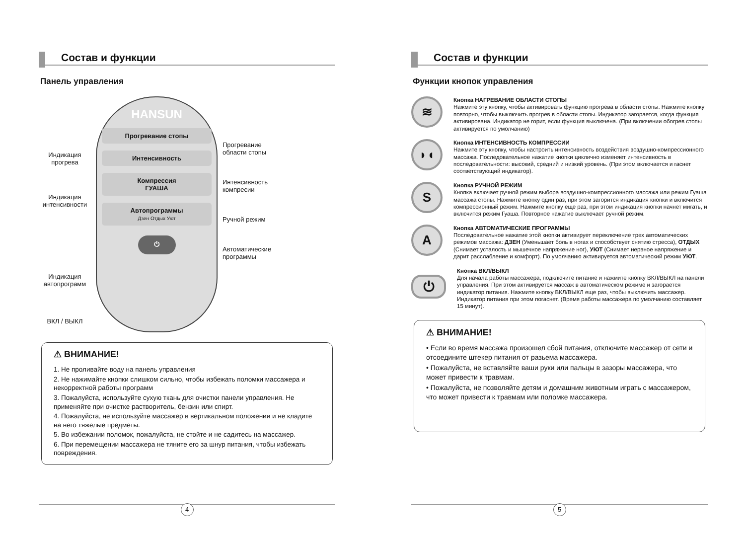Состав и функции
Панель управления
Индикация прогрева
Индикация интенсивности
Индикация автопрограмм
ВКЛ / ВЫКЛ
HANSUN
Прогревание стопы
Интенсивность
Компрессия
ГУАША
Автопрограммы
Дзен Отдых Уют
⏻
Прогревание области стопы
Интенсивность компресии
Ручной режим
Автоматические программы
⚠ ВНИМАНИЕ!
1. Не проливайте воду на панель управления
2. Не нажимайте кнопки слишком сильно, чтобы избежать поломки массажера и некорректной работы программ
3. Пожалуйста, используйте сухую ткань для очистки панели управления. Не применяйте при очистке растворитель, бензин или спирт.
4. Пожалуйста, не используйте массажер в вертикальном положении и не кладите на него тяжелые предметы.
5. Во избежании поломок, пожалуйста, не стойте и не садитесь на массажер.
6. При перемещении массажера не тяните его за шнур питания, чтобы избежать повреждения.
4
Состав и функции
Функции кнопок управления
≋
Кнопка НАГРЕВАНИЕ ОБЛАСТИ СТОПЫ
Нажмите эту кнопку, чтобы активировать функцию прогрева в области стопы. Нажмите кнопку повторно, чтобы выключить прогрев в области стопы. Индикатор загорается, когда функция активирована. Индикатор не горит, если функция выключена. (При включении обогрев стопы активируется по умолчанию)
◗◖
Кнопка ИНТЕНСИВНОСТЬ КОМПРЕССИИ
Нажмите эту кнопку, чтобы настроить интенсивность воздействия воздушно-компрессионного массажа. Последовательное нажатие кнопки циклично изменяет интенсивность в последовательности: высокий, средний и низкий уровень. (При этом включается и гаснет соответствующий индикатор).
S
Кнопка РУЧНОЙ РЕЖИМ
Кнопка включает ручной режим выбора воздушно-компрессионного массажа или режим Гуаша массажа стопы. Нажмите кнопку один раз, при этом загорится индикация кнопки и включится компрессионный режим. Нажмите кнопку еще раз, при этом индикация кнопки начнет мигать, и включится режим Гуаша. Повторное нажатие выключает ручной режим.
A
Кнопка АВТОМАТИЧЕСКИЕ ПРОГРАММЫ
Последовательное нажатие этой кнопки активирует переключение трех автоматических режимов массажа: ДЗЕН (Уменьшает боль в ногах и способствует снятию стресса), ОТДЫХ (Снимает усталость и мышечное напряжение ног), УЮТ (Снимает нервное напряжение и дарит расслабление и комфорт). По умолчанию активируется автоматический режим УЮТ.
⏻
Кнопка ВКЛ/ВЫКЛ
Для начала работы массажера, подключите питание и нажмите кнопку ВКЛ/ВЫКЛ на панели управления. При этом активируется массаж в автоматическом режиме и загорается индикатор питания. Нажмите кнопку ВКЛ/ВЫКЛ еще раз, чтобы выключить массажер. Индикатор питания при этом погаснет. (Время работы массажера по умолчанию составляет 15 минут).
⚠ ВНИМАНИЕ!
• Если во время массажа произошел сбой питания, отключите массажер от сети и отсоедините штекер питания от разьема массажера.
• Пожалуйста, не вставляйте ваши руки или пальцы в зазоры массажера, что может привести к травмам.
• Пожалуйста, не позволяйте детям и домашним животным играть с массажером, что может привести к травмам или поломке массажера.
5